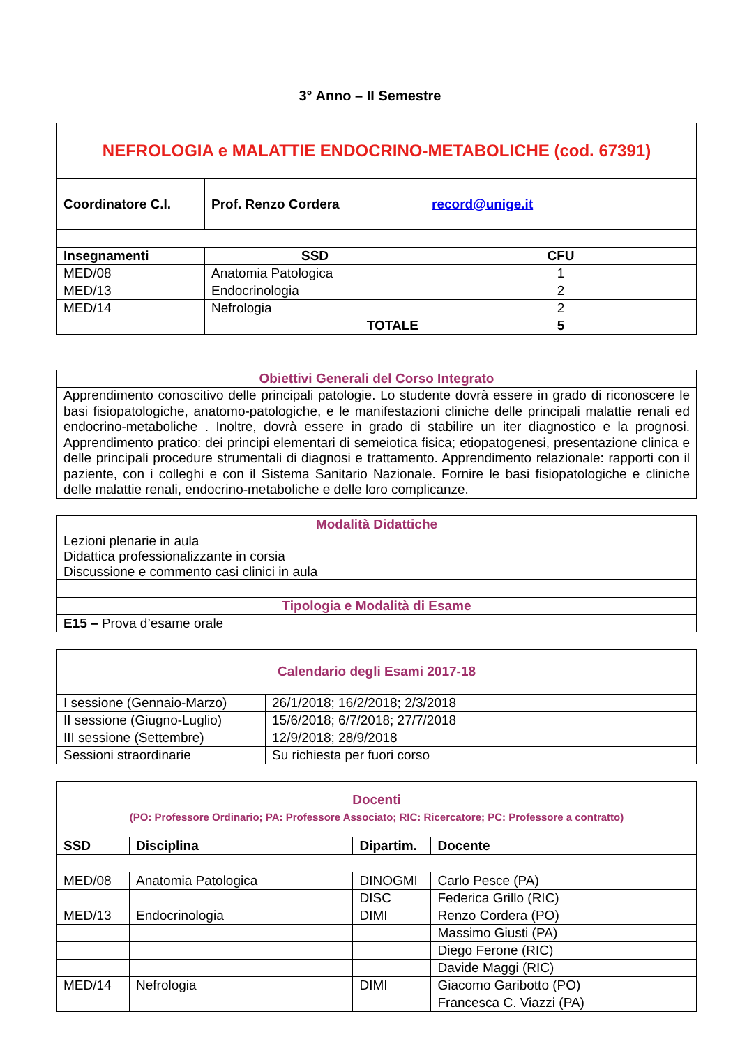3° Anno – II Semestre
| NEFROLOGIA e MALATTIE ENDOCRINO-METABOLICHE (cod. 67391) | | |
| Coordinatore C.I. | Prof. Renzo Cordera | record@unige.it |
| Insegnamenti | SSD | CFU |
| MED/08 | Anatomia Patologica | 1 |
| MED/13 | Endocrinologia | 2 |
| MED/14 | Nefrologia | 2 |
| | TOTALE | 5 |
| Obiettivi Generali del Corso Integrato |
| Apprendimento conoscitivo delle principali patologie. Lo studente dovrà essere in grado di riconoscere le basi fisiopatologiche, anatomo-patologiche, e le manifestazioni cliniche delle principali malattie renali ed endocrino-metaboliche . Inoltre, dovrà essere in grado di stabilire un iter diagnostico e la prognosi. Apprendimento pratico: dei principi elementari di semeiotica fisica; etiopatogenesi, presentazione clinica e delle principali procedure strumentali di diagnosi e trattamento. Apprendimento relazionale: rapporti con il paziente, con i colleghi e con il Sistema Sanitario Nazionale. Fornire le basi fisiopatologiche e cliniche delle malattie renali, endocrino-metaboliche e delle loro complicanze. |
| Modalità Didattiche |
| Lezioni plenarie in aula Didattica professionalizzante in corsia Discussione e commento casi clinici in aula |
| Tipologia e Modalità di Esame |
| E15 – Prova d’esame orale |
| Calendario degli Esami 2017-18 | |
| I sessione (Gennaio-Marzo) | 26/1/2018; 16/2/2018; 2/3/2018 |
| II sessione (Giugno-Luglio) | 15/6/2018; 6/7/2018; 27/7/2018 |
| III sessione (Settembre) | 12/9/2018; 28/9/2018 |
| Sessioni straordinarie | Su richiesta per fuori corso |
| Docenti (PO: Professore Ordinario; PA: Professore Associato; RIC: Ricercatore; PC: Professore a contratto) | | | |
| SSD | Disciplina | Dipartim. | Docente |
| MED/08 | Anatomia Patologica | DINOGMI | Carlo Pesce (PA) |
| | | DISC | Federica Grillo (RIC) |
| MED/13 | Endocrinologia | DIMI | Renzo Cordera (PO) |
| | | | Massimo Giusti (PA) |
| | | | Diego Ferone (RIC) |
| | | | Davide Maggi (RIC) |
| MED/14 | Nefrologia | DIMI | Giacomo Garibotto (PO) |
| | | | Francesca C. Viazzi (PA) |